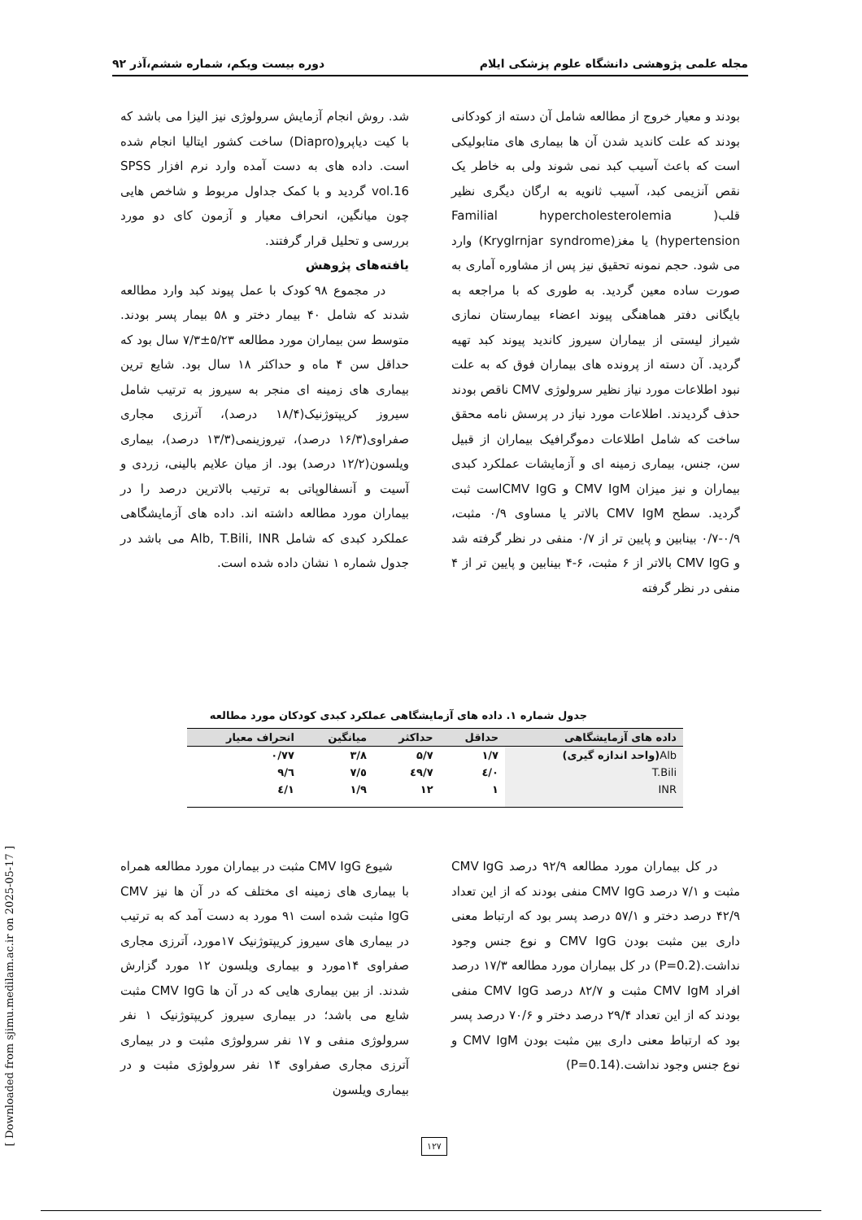مجله علمی پژوهشی دانشگاه علوم پزشکی ایلام دوره بیست ویکم، شماره ششم،آذر ۹۲
بودند و معیار خروج از مطالعه شامل آن دسته از کودکانی بودند که علت کاندید شدن آن ها بیماری های متابولیکی است که باعث آسیب کبد نمی شوند ولی به خاطر یک نقص آنزیمی کبد، آسیب ثانویه به ارگان دیگری نظیر قلب( Familial hypercholesterolemia hypertension) یا مغز(Kryglrnjar syndrome) وارد می شود. حجم نمونه تحقیق نیز پس از مشاوره آماری به صورت ساده معین گردید. به طوری که با مراجعه به بایگانی دفتر هماهنگی پیوند اعضاء بیمارستان نمازی شیراز لیستی از بیماران سیروز کاندید پیوند کبد تهیه گردید. آن دسته از پرونده های بیماران فوق که به علت نبود اطلاعات مورد نیاز نظیر سرولوژی CMV ناقص بودند حذف گردیدند. اطلاعات مورد نیاز در پرسش نامه محقق ساخت که شامل اطلاعات دموگرافیک بیماران از قبیل سن، جنس، بیماری زمینه ای و آزمایشات عملکرد کبدی بیماران و نیز میزان CMV IgM و CMV IgGاست ثبت گردید. سطح CMV IgM بالاتر یا مساوی ۰/۹ مثبت، ۰/۹-۰/۷ بینابین و پایین تر از ۰/۷ منفی در نظر گرفته شد و CMV IgG بالاتر از ۶ مثبت، ۶-۴ بینابین و پایین تر از ۴ منفی در نظر گرفته
شد. روش انجام آزمایش سرولوژی نیز الیزا می باشد که با کیت دیاپرو(Diapro) ساخت کشور ایتالیا انجام شده است. داده های به دست آمده وارد نرم افزار SPSS vol.16 گردید و با کمک جداول مربوط و شاخص هایی چون میانگین، انحراف معیار و آزمون کای دو مورد بررسی و تحلیل قرار گرفتند.
یافته‌های پژوهش
در مجموع ۹۸ کودک با عمل پیوند کبد وارد مطالعه شدند که شامل ۴۰ بیمار دختر و ۵۸ بیمار پسر بودند. متوسط سن بیماران مورد مطالعه ۵/۲۳±۷/۳ سال بود که حداقل سن ۴ ماه و حداکثر ۱۸ سال بود. شایع ترین بیماری های زمینه ای منجر به سیروز به ترتیب شامل سیروز کریپتوژنیک(۱۸/۴ درصد)، آترزی مجاری صفراوی(۱۶/۳ درصد)، تیروزینمی(۱۳/۳ درصد)، بیماری ویلسون(۱۲/۲ درصد) بود. از میان علایم بالینی، زردی و آسیت و آنسفالوپاتی به ترتیب بالاترین درصد را در بیماران مورد مطالعه داشته اند. داده های آزمایشگاهی عملکرد کبدی که شامل Alb, T.Bili, INR می باشد در جدول شماره ۱ نشان داده شده است.
جدول شماره ۱. داده های آزمایشگاهی عملکرد کبدی کودکان مورد مطالعه
| داده های آزمایشگاهی | حداقل | حداکثر | میانگین | انحراف معیار |
| --- | --- | --- | --- | --- |
| Alb (واحد اندازه گیری) | ۱/۷ | ۵/۷ | ۳/۸ | ۰/۷۷ |
| T.Bili | ۰/٤ | ٤٩/٧ | ٧/٥ | ٩/٦ |
| INR | ۱ | ۱۲ | ۱/۹ | ۱/٤ |
در کل بیماران مورد مطالعه ۹۲/۹ درصد CMV IgG مثبت و ۷/۱ درصد CMV IgG منفی بودند که از این تعداد ۴۲/۹ درصد دختر و ۵۷/۱ درصد پسر بود که ارتباط معنی داری بین مثبت بودن CMV IgG و نوع جنس وجود نداشت.(P=0.2) در کل بیماران مورد مطالعه ۱۷/۳ درصد افراد CMV IgM مثبت و ۸۲/۷ درصد CMV IgG منفی بودند که از این تعداد ۲۹/۴ درصد دختر و ۷۰/۶ درصد پسر بود که ارتباط معنی داری بین مثبت بودن CMV IgM و نوع جنس وجود نداشت.(P=0.14)
شیوع CMV IgG مثبت در بیماران مورد مطالعه همراه با بیماری های زمینه ای مختلف که در آن ها نیز CMV IgG مثبت شده است ۹۱ مورد به دست آمد که به ترتیب در بیماری های سیروز کریپتوژنیک ۱۷مورد، آترزی مجاری صفراوی ۱۴مورد و بیماری ویلسون ۱۲ مورد گزارش شدند. از بین بیماری هایی که در آن ها CMV IgG مثبت شایع می باشد؛ در بیماری سیروز کریپتوژنیک ۱ نفر سرولوژی منفی و ۱۷ نفر سرولوژی مثبت و در بیماری آترزی مجاری صفراوی ۱۴ نفر سرولوژی مثبت و در بیماری ویلسون
۱۲۷
[ Downloaded from sjimu.medilam.ac.ir on 2025-05-17 ]